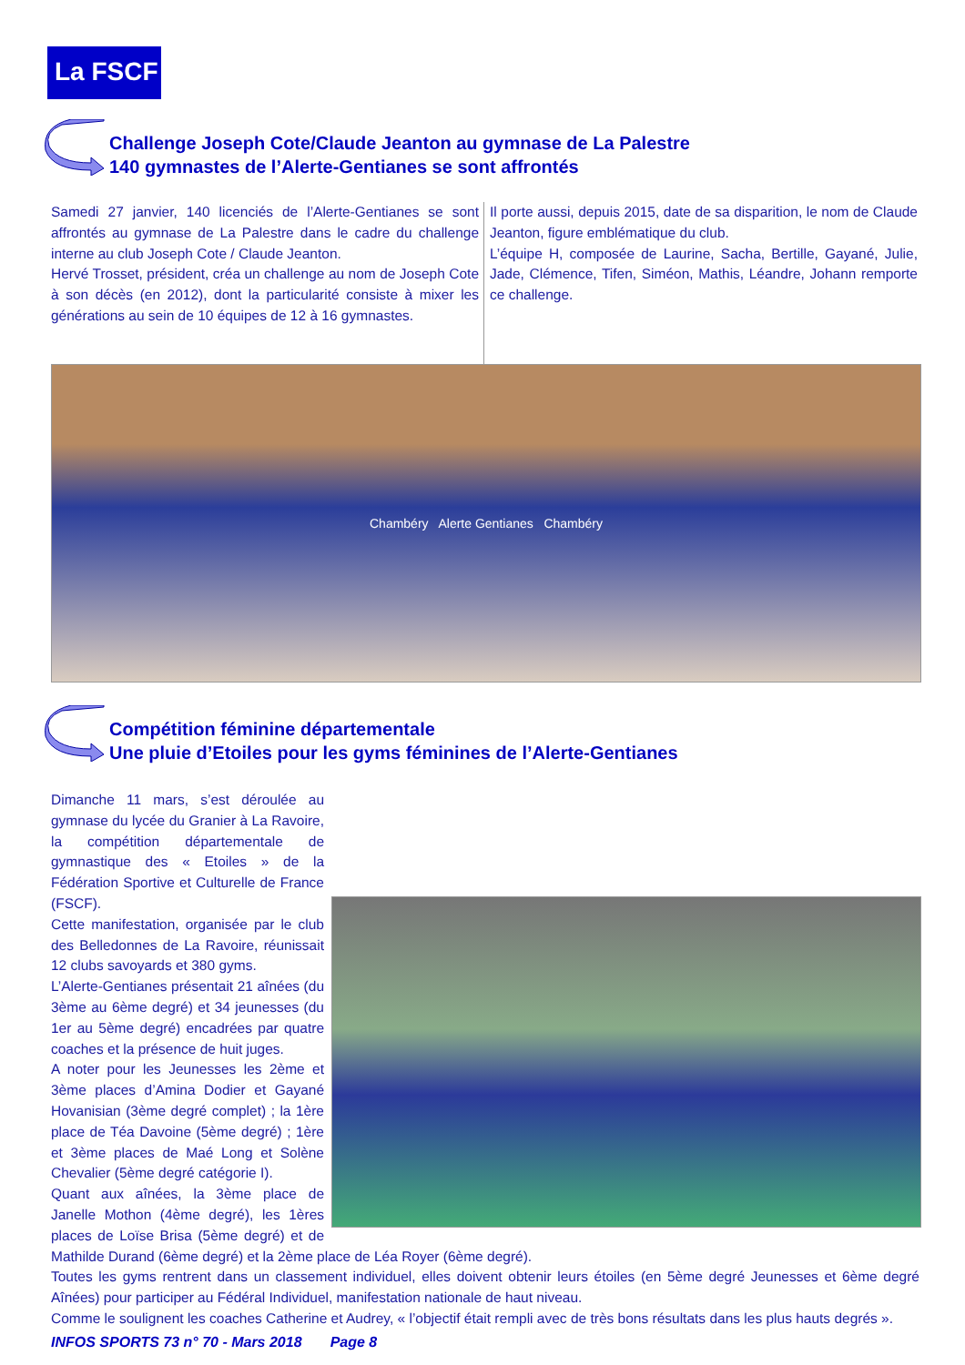La FSCF
Challenge Joseph Cote/Claude Jeanton au gymnase de La Palestre
140 gymnastes de l’Alerte-Gentianes se sont affrontés
Samedi 27 janvier, 140 licenciés de l’Alerte-Gentianes se sont affrontés au gymnase de La Palestre dans le cadre du challenge interne au club Joseph Cote / Claude Jeanton.
Hervé Trosset, président, créa un challenge au nom de Joseph Cote à son décès (en 2012), dont la particularité consiste à mixer les générations au sein de 10 équipes de 12 à 16 gymnastes.
Il porte aussi, depuis 2015, date de sa disparition, le nom de Claude Jeanton, figure emblématique du club.
L’équipe H, composée de Laurine, Sacha, Bertille, Gayané, Julie, Jade, Clémence, Tifen, Siméon, Mathis, Léandre, Johann remporte ce challenge.
Chambéry Alerte Gentianes Chambéry
Compétition féminine départementale
Une pluie d’Etoiles pour les gyms féminines de l’Alerte-Gentianes
Dimanche 11 mars, s’est déroulée au gymnase du lycée du Granier à La Ravoire, la compétition départementale de gymnastique des « Etoiles » de la Fédération Sportive et Culturelle de France (FSCF).
Cette manifestation, organisée par le club des Belledonnes de La Ravoire, réunissait 12 clubs savoyards et 380 gyms.
L’Alerte-Gentianes présentait 21 aînées (du 3ème au 6ème degré) et 34 jeunesses (du 1er au 5ème degré) encadrées par quatre coaches et la présence de huit juges.
A noter pour les Jeunesses les 2ème et 3ème places d’Amina Dodier et Gayané Hovanisian (3ème degré complet) ; la 1ère place de Téa Davoine (5ème degré) ; 1ère et 3ème places de Maé Long et Solène Chevalier (5ème degré catégorie I).
Quant aux aînées, la 3ème place de Janelle Mothon (4ème degré), les 1ères places de Loïse Brisa (5ème degré) et de Mathilde Durand (6ème degré) et la 2ème place de Léa Royer (6ème degré).
Toutes les gyms rentrent dans un classement individuel, elles doivent obtenir leurs étoiles (en 5ème degré Jeunesses et 6ème degré Aînées) pour participer au Fédéral Individuel, manifestation nationale de haut niveau.
Comme le soulignent les coaches Catherine et Audrey, « l’objectif était rempli avec de très bons résultats dans les plus hauts degrés ».
INFOS SPORTS 73 n° 70 - Mars 2018 Page 8